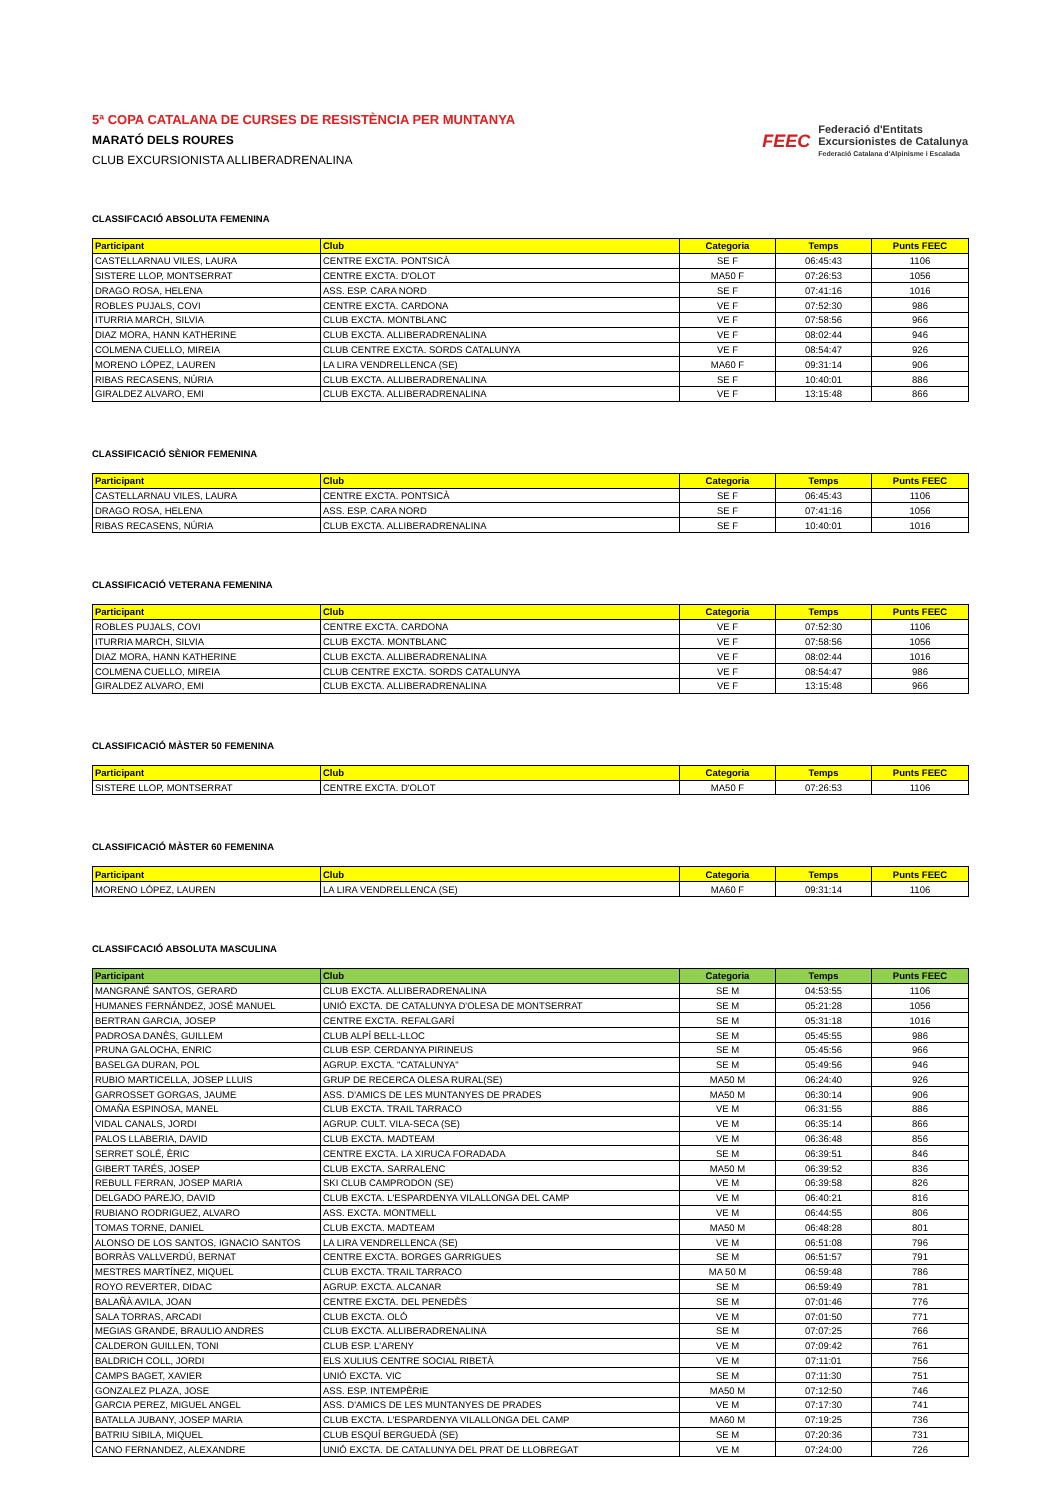5ª COPA CATALANA DE CURSES DE RESISTÈNCIA PER MUNTANYA
MARATÓ DELS ROURES
CLUB EXCURSIONISTA ALLIBERADRENALINA
FEEC
Federació d'Entitats
Excursionistes de Catalunya
Federació Catalana d'Alpinisme i Escalada
CLASSIFCACIÓ ABSOLUTA FEMENINA
| Participant | Club | Categoria | Temps | Punts FEEC |
| --- | --- | --- | --- | --- |
| CASTELLARNAU VILES, LAURA | CENTRE EXCTA. PONTSICÀ | SE F | 06:45:43 | 1106 |
| SISTERE LLOP, MONTSERRAT | CENTRE EXCTA. D'OLOT | MA50 F | 07:26:53 | 1056 |
| DRAGO ROSA, HELENA | ASS. ESP. CARA NORD | SE F | 07:41:16 | 1016 |
| ROBLES PUJALS, COVI | CENTRE EXCTA. CARDONA | VE F | 07:52:30 | 986 |
| ITURRIA MARCH, SILVIA | CLUB EXCTA. MONTBLANC | VE F | 07:58:56 | 966 |
| DIAZ MORA, HANN KATHERINE | CLUB EXCTA. ALLIBERADRENALINA | VE F | 08:02:44 | 946 |
| COLMENA CUELLO, MIREIA | CLUB CENTRE EXCTA. SORDS CATALUNYA | VE F | 08:54:47 | 926 |
| MORENO LÓPEZ, LAUREN | LA LIRA VENDRELLENCA (SE) | MA60 F | 09:31:14 | 906 |
| RIBAS RECASENS, NÚRIA | CLUB EXCTA. ALLIBERADRENALINA | SE F | 10:40:01 | 886 |
| GIRALDEZ ALVARO, EMI | CLUB EXCTA. ALLIBERADRENALINA | VE F | 13:15:48 | 866 |
CLASSIFICACIÓ SÈNIOR FEMENINA
| Participant | Club | Categoria | Temps | Punts FEEC |
| --- | --- | --- | --- | --- |
| CASTELLARNAU VILES, LAURA | CENTRE EXCTA. PONTSICÀ | SE F | 06:45:43 | 1106 |
| DRAGO ROSA, HELENA | ASS. ESP. CARA NORD | SE F | 07:41:16 | 1056 |
| RIBAS RECASENS, NÚRIA | CLUB EXCTA. ALLIBERADRENALINA | SE F | 10:40:01 | 1016 |
CLASSIFICACIÓ VETERANA FEMENINA
| Participant | Club | Categoria | Temps | Punts FEEC |
| --- | --- | --- | --- | --- |
| ROBLES PUJALS, COVI | CENTRE EXCTA. CARDONA | VE F | 07:52:30 | 1106 |
| ITURRIA MARCH, SILVIA | CLUB EXCTA. MONTBLANC | VE F | 07:58:56 | 1056 |
| DIAZ MORA, HANN KATHERINE | CLUB EXCTA. ALLIBERADRENALINA | VE F | 08:02:44 | 1016 |
| COLMENA CUELLO, MIREIA | CLUB CENTRE EXCTA. SORDS CATALUNYA | VE F | 08:54:47 | 986 |
| GIRALDEZ ALVARO, EMI | CLUB EXCTA. ALLIBERADRENALINA | VE F | 13:15:48 | 966 |
CLASSIFICACIÓ MÀSTER 50 FEMENINA
| Participant | Club | Categoria | Temps | Punts FEEC |
| --- | --- | --- | --- | --- |
| SISTERE LLOP, MONTSERRAT | CENTRE EXCTA. D'OLOT | MA50 F | 07:26:53 | 1106 |
CLASSIFICACIÓ MÀSTER 60 FEMENINA
| Participant | Club | Categoria | Temps | Punts FEEC |
| --- | --- | --- | --- | --- |
| MORENO LÓPEZ, LAUREN | LA LIRA VENDRELLENCA (SE) | MA60 F | 09:31:14 | 1106 |
CLASSIFCACIÓ ABSOLUTA MASCULINA
| Participant | Club | Categoria | Temps | Punts FEEC |
| --- | --- | --- | --- | --- |
| MANGRANÉ SANTOS, GERARD | CLUB EXCTA. ALLIBERADRENALINA | SE M | 04:53:55 | 1106 |
| HUMANES FERNÁNDEZ, JOSÉ MANUEL | UNIÓ EXCTA. DE CATALUNYA D'OLESA DE MONTSERRAT | SE M | 05:21:28 | 1056 |
| BERTRAN GARCIA, JOSEP | CENTRE EXCTA. REFALGARÍ | SE M | 05:31:18 | 1016 |
| PADROSA DANÈS, GUILLEM | CLUB ALPÍ BELL-LLOC | SE M | 05:45:55 | 986 |
| PRUNA GALOCHA, ENRIC | CLUB ESP. CERDANYA PIRINEUS | SE M | 05:45:56 | 966 |
| BASELGA DURAN, POL | AGRUP. EXCTA. "CATALUNYA" | SE M | 05:49:56 | 946 |
| RUBIO MARTICELLA, JOSEP LLUIS | GRUP DE RECERCA OLESA RURAL(SE) | MA50 M | 06:24:40 | 926 |
| GARROSSET GORGAS, JAUME | ASS. D'AMICS DE LES MUNTANYES DE PRADES | MA50 M | 06:30:14 | 906 |
| OMAÑA ESPINOSA, MANEL | CLUB EXCTA. TRAIL TARRACO | VE M | 06:31:55 | 886 |
| VIDAL CANALS, JORDI | AGRUP. CULT. VILA-SECA (SE) | VE M | 06:35:14 | 866 |
| PALOS LLABERIA, DAVID | CLUB EXCTA. MADTEAM | VE M | 06:36:48 | 856 |
| SERRET SOLÉ, ÈRIC | CENTRE EXCTA. LA XIRUCA FORADADA | SE M | 06:39:51 | 846 |
| GIBERT TARÉS, JOSEP | CLUB EXCTA. SARRALENC | MA50 M | 06:39:52 | 836 |
| REBULL FERRAN, JOSEP MARIA | SKI CLUB CAMPRODON (SE) | VE M | 06:39:58 | 826 |
| DELGADO PAREJO, DAVID | CLUB EXCTA. L'ESPARDENYA VILALLONGA DEL CAMP | VE M | 06:40:21 | 816 |
| RUBIANO RODRIGUEZ, ALVARO | ASS. EXCTA. MONTMELL | VE M | 06:44:55 | 806 |
| TOMAS TORNE, DANIEL | CLUB EXCTA. MADTEAM | MA50 M | 06:48:28 | 801 |
| ALONSO DE LOS SANTOS, IGNACIO SANTOS | LA LIRA VENDRELLENCA (SE) | VE M | 06:51:08 | 796 |
| BORRÀS VALLVERDÚ, BERNAT | CENTRE EXCTA. BORGES GARRIGUES | SE M | 06:51:57 | 791 |
| MESTRES MARTÍNEZ, MIQUEL | CLUB EXCTA. TRAIL TARRACO | MA 50 M | 06:59:48 | 786 |
| ROYO REVERTER, DIDAC | AGRUP. EXCTA. ALCANAR | SE M | 06:59:49 | 781 |
| BALAÑÀ AVILA, JOAN | CENTRE EXCTA. DEL PENEDÈS | SE M | 07:01:46 | 776 |
| SALA TORRAS, ARCADI | CLUB EXCTA. OLÓ | VE M | 07:01:50 | 771 |
| MEGIAS GRANDE, BRAULIO ANDRES | CLUB EXCTA. ALLIBERADRENALINA | SE M | 07:07:25 | 766 |
| CALDERON GUILLEN, TONI | CLUB ESP. L'ARENY | VE M | 07:09:42 | 761 |
| BALDRICH COLL, JORDI | ELS XULIUS CENTRE SOCIAL RIBETÀ | VE M | 07:11:01 | 756 |
| CAMPS BAGET, XAVIER | UNIÓ EXCTA. VIC | SE M | 07:11:30 | 751 |
| GONZALEZ PLAZA, JOSE | ASS. ESP. INTEMPÈRIE | MA50 M | 07:12:50 | 746 |
| GARCIA PEREZ, MIGUEL ANGEL | ASS. D'AMICS DE LES MUNTANYES DE PRADES | VE M | 07:17:30 | 741 |
| BATALLA JUBANY, JOSEP MARIA | CLUB EXCTA. L'ESPARDENYA VILALLONGA DEL CAMP | MA60 M | 07:19:25 | 736 |
| BATRIU SIBILA, MIQUEL | CLUB ESQUÍ BERGUEDÀ (SE) | SE M | 07:20:36 | 731 |
| CANO FERNANDEZ, ALEXANDRE | UNIÓ EXCTA. DE CATALUNYA DEL PRAT DE LLOBREGAT | VE M | 07:24:00 | 726 |